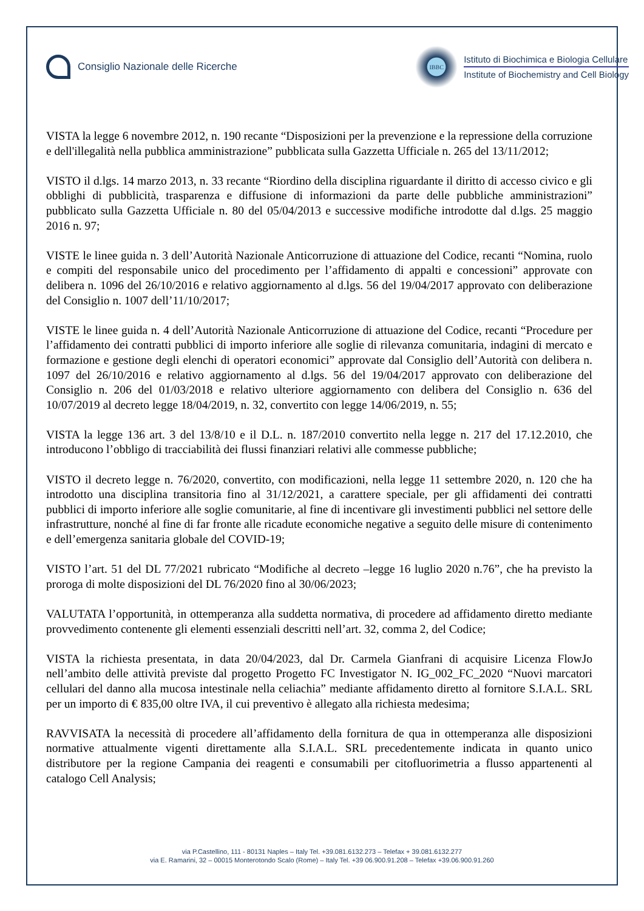Consiglio Nazionale delle Ricerche
IBBC
Istituto di Biochimica e Biologia Cellulare
Institute of Biochemistry and Cell Biology
VISTA la legge 6 novembre 2012, n. 190 recante “Disposizioni per la prevenzione e la repressione della corruzione e dell'illegalità nella pubblica amministrazione” pubblicata sulla Gazzetta Ufficiale n. 265 del 13/11/2012;
VISTO il d.lgs. 14 marzo 2013, n. 33 recante “Riordino della disciplina riguardante il diritto di accesso civico e gli obblighi di pubblicità, trasparenza e diffusione di informazioni da parte delle pubbliche amministrazioni” pubblicato sulla Gazzetta Ufficiale n. 80 del 05/04/2013 e successive modifiche introdotte dal d.lgs. 25 maggio 2016 n. 97;
VISTE le linee guida n. 3 dell’Autorità Nazionale Anticorruzione di attuazione del Codice, recanti “Nomina, ruolo e compiti del responsabile unico del procedimento per l’affidamento di appalti e concessioni” approvate con delibera n. 1096 del 26/10/2016 e relativo aggiornamento al d.lgs. 56 del 19/04/2017 approvato con deliberazione del Consiglio n. 1007 dell’11/10/2017;
VISTE le linee guida n. 4 dell’Autorità Nazionale Anticorruzione di attuazione del Codice, recanti “Procedure per l’affidamento dei contratti pubblici di importo inferiore alle soglie di rilevanza comunitaria, indagini di mercato e formazione e gestione degli elenchi di operatori economici” approvate dal Consiglio dell’Autorità con delibera n. 1097 del 26/10/2016 e relativo aggiornamento al d.lgs. 56 del 19/04/2017 approvato con deliberazione del Consiglio n. 206 del 01/03/2018 e relativo ulteriore aggiornamento con delibera del Consiglio n. 636 del 10/07/2019 al decreto legge 18/04/2019, n. 32, convertito con legge 14/06/2019, n. 55;
VISTA la legge 136 art. 3 del 13/8/10 e il D.L. n. 187/2010 convertito nella legge n. 217 del 17.12.2010, che introducono l’obbligo di tracciabilità dei flussi finanziari relativi alle commesse pubbliche;
VISTO il decreto legge n. 76/2020, convertito, con modificazioni, nella legge 11 settembre 2020, n. 120 che ha introdotto una disciplina transitoria fino al 31/12/2021, a carattere speciale, per gli affidamenti dei contratti pubblici di importo inferiore alle soglie comunitarie, al fine di incentivare gli investimenti pubblici nel settore delle infrastrutture, nonché al fine di far fronte alle ricadute economiche negative a seguito delle misure di contenimento e dell’emergenza sanitaria globale del COVID-19;
VISTO l’art. 51 del DL 77/2021 rubricato “Modifiche al decreto –legge 16 luglio 2020 n.76”, che ha previsto la proroga di molte disposizioni del DL 76/2020 fino al 30/06/2023;
VALUTATA l’opportunità, in ottemperanza alla suddetta normativa, di procedere ad affidamento diretto mediante provvedimento contenente gli elementi essenziali descritti nell’art. 32, comma 2, del Codice;
VISTA la richiesta presentata, in data 20/04/2023, dal Dr. Carmela Gianfrani di acquisire Licenza FlowJo nell’ambito delle attività previste dal progetto Progetto FC Investigator N. IG_002_FC_2020 “Nuovi marcatori cellulari del danno alla mucosa intestinale nella celiachia” mediante affidamento diretto al fornitore S.I.A.L. SRL per un importo di € 835,00 oltre IVA, il cui preventivo è allegato alla richiesta medesima;
RAVVISATA la necessità di procedere all’affidamento della fornitura de qua in ottemperanza alle disposizioni normative attualmente vigenti direttamente alla S.I.A.L. SRL precedentemente indicata in quanto unico distributore per la regione Campania dei reagenti e consumabili per citofluorimetria a flusso appartenenti al catalogo Cell Analysis;
via P.Castellino, 111 - 80131 Naples – Italy Tel. +39.081.6132.273 – Telefax + 39.081.6132.277
via E. Ramarini, 32 – 00015 Monterotondo Scalo (Rome) – Italy Tel. +39 06.900.91.208 – Telefax +39.06.900.91.260